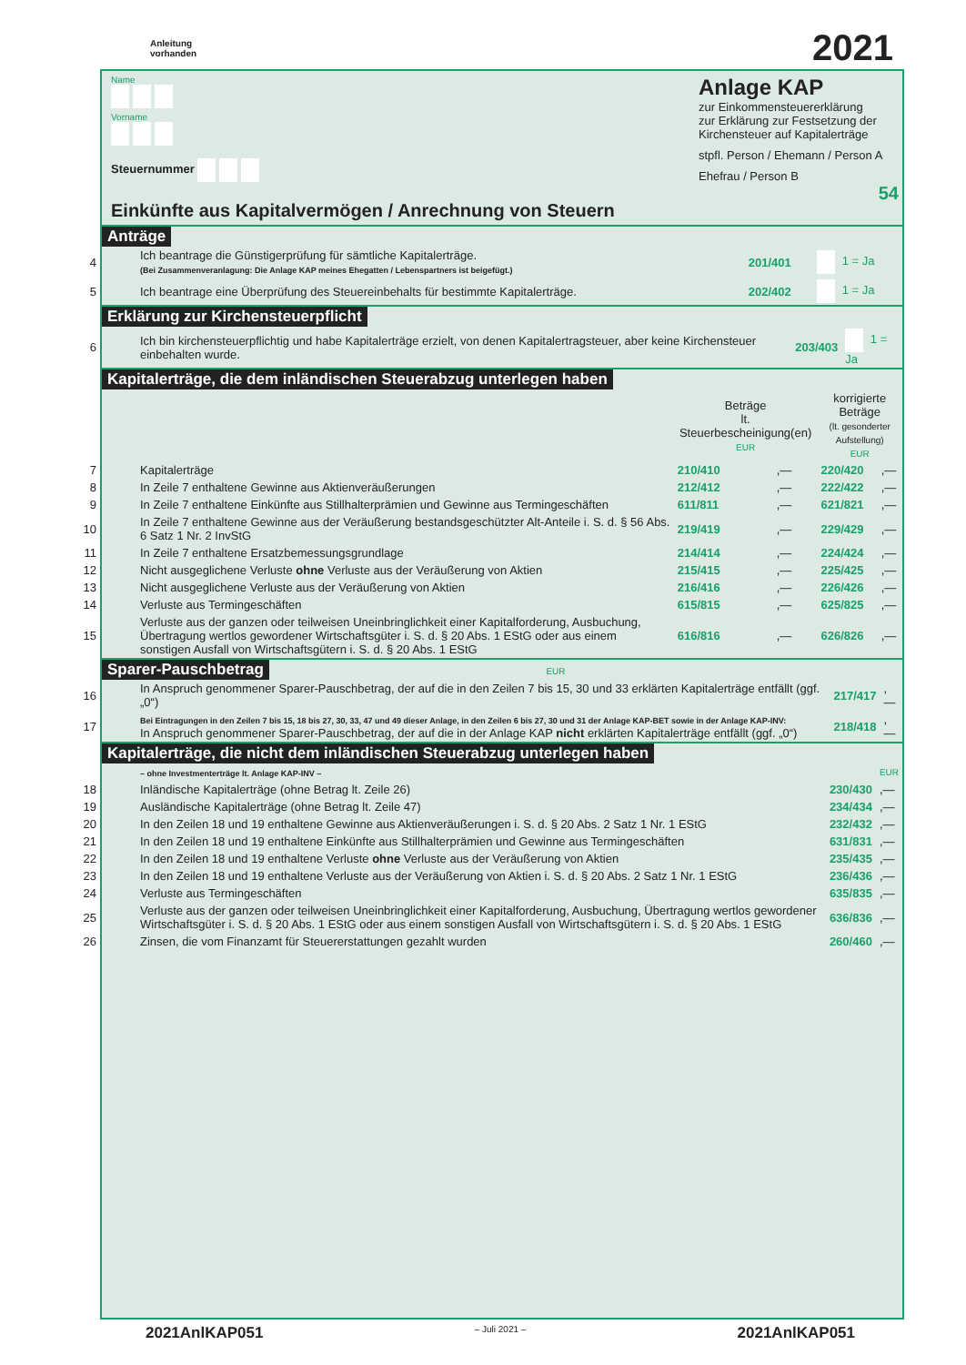Anleitung
vorhanden
2021
Name
Vorname
Steuernummer
Einkünfte aus Kapitalvermögen / Anrechnung von Steuern
Anlage KAP
zur Einkommensteuererklärung
zur Erklärung zur Festsetzung der Kirchensteuer auf Kapitalerträge
stpfl. Person / Ehemann / Person A
Ehefrau / Person B
54
Anträge
| 4 | Ich beantrage die Günstigerprüfung für sämtliche Kapitalerträge. (Bei Zusammenveranlagung: Die Anlage KAP meines Ehegatten / Lebenspartners ist beigefügt.) | 201/401 | 1 = Ja |
| 5 | Ich beantrage eine Überprüfung des Steuereinbehalts für bestimmte Kapitalerträge. | 202/402 | 1 = Ja |
Erklärung zur Kirchensteuerpflicht
| 6 | Ich bin kirchensteuerpflichtig und habe Kapitalerträge erzielt, von denen Kapitalertragsteuer, aber keine Kirchensteuer einbehalten wurde. | 203/403 | 1 = Ja |
Kapitalerträge, die dem inländischen Steuerabzug unterlegen haben
| | | Beträge lt. Steuerbescheinigung(en) EUR | | korrigierte Beträge (lt. gesonderter Aufstellung) EUR | |
| 7 | Kapitalerträge | 210/410 | ,— | 220/420 | ,— |
| 8 | In Zeile 7 enthaltene Gewinne aus Aktienveräußerungen | 212/412 | ,— | 222/422 | ,— |
| 9 | In Zeile 7 enthaltene Einkünfte aus Stillhalterprämien und Gewinne aus Termingeschäften | 611/811 | ,— | 621/821 | ,— |
| 10 | In Zeile 7 enthaltene Gewinne aus der Veräußerung bestandsgeschützter Alt-Anteile i. S. d. § 56 Abs. 6 Satz 1 Nr. 2 InvStG | 219/419 | ,— | 229/429 | ,— |
| 11 | In Zeile 7 enthaltene Ersatzbemessungsgrundlage | 214/414 | ,— | 224/424 | ,— |
| 12 | Nicht ausgeglichene Verluste ohne Verluste aus der Veräußerung von Aktien | 215/415 | ,— | 225/425 | ,— |
| 13 | Nicht ausgeglichene Verluste aus der Veräußerung von Aktien | 216/416 | ,— | 226/426 | ,— |
| 14 | Verluste aus Termingeschäften | 615/815 | ,— | 625/825 | ,— |
| 15 | Verluste aus der ganzen oder teilweisen Uneinbringlichkeit einer Kapitalforderung, Ausbuchung, Übertragung wertlos gewordener Wirtschaftsgüter i. S. d. § 20 Abs. 1 EStG oder aus einem sonstigen Ausfall von Wirtschaftsgütern i. S. d. § 20 Abs. 1 EStG | 616/816 | ,— | 626/826 | ,— |
Sparer-Pauschbetrag EUR
| 16 | In Anspruch genommener Sparer-Pauschbetrag, der auf die in den Zeilen 7 bis 15, 30 und 33 erklärten Kapitalerträge entfällt (ggf. „0“) | 217/417 | ,— |
| 17 | Bei Eintragungen in den Zeilen 7 bis 15, 18 bis 27, 30, 33, 47 und 49 dieser Anlage, in den Zeilen 6 bis 27, 30 und 31 der Anlage KAP-BET sowie in der Anlage KAP-INV: In Anspruch genommener Sparer-Pauschbetrag, der auf die in der Anlage KAP nicht erklärten Kapitalerträge entfällt (ggf. „0“) | 218/418 | ,— |
Kapitalerträge, die nicht dem inländischen Steuerabzug unterlegen haben
| | – ohne Investmenterträge lt. Anlage KAP-INV – | | EUR |
| 18 | Inländische Kapitalerträge (ohne Betrag lt. Zeile 26) | 230/430 | ,— |
| 19 | Ausländische Kapitalerträge (ohne Betrag lt. Zeile 47) | 234/434 | ,— |
| 20 | In den Zeilen 18 und 19 enthaltene Gewinne aus Aktienveräußerungen i. S. d. § 20 Abs. 2 Satz 1 Nr. 1 EStG | 232/432 | ,— |
| 21 | In den Zeilen 18 und 19 enthaltene Einkünfte aus Stillhalterprämien und Gewinne aus Termingeschäften | 631/831 | ,— |
| 22 | In den Zeilen 18 und 19 enthaltene Verluste ohne Verluste aus der Veräußerung von Aktien | 235/435 | ,— |
| 23 | In den Zeilen 18 und 19 enthaltene Verluste aus der Veräußerung von Aktien i. S. d. § 20 Abs. 2 Satz 1 Nr. 1 EStG | 236/436 | ,— |
| 24 | Verluste aus Termingeschäften | 635/835 | ,— |
| 25 | Verluste aus der ganzen oder teilweisen Uneinbringlichkeit einer Kapitalforderung, Ausbuchung, Übertragung wertlos gewordener Wirtschaftsgüter i. S. d. § 20 Abs. 1 EStG oder aus einem sonstigen Ausfall von Wirtschaftsgütern i. S. d. § 20 Abs. 1 EStG | 636/836 | ,— |
| 26 | Zinsen, die vom Finanzamt für Steuererstattungen gezahlt wurden | 260/460 | ,— |
2021AnlKAP051 – Juli 2021 – 2021AnlKAP051